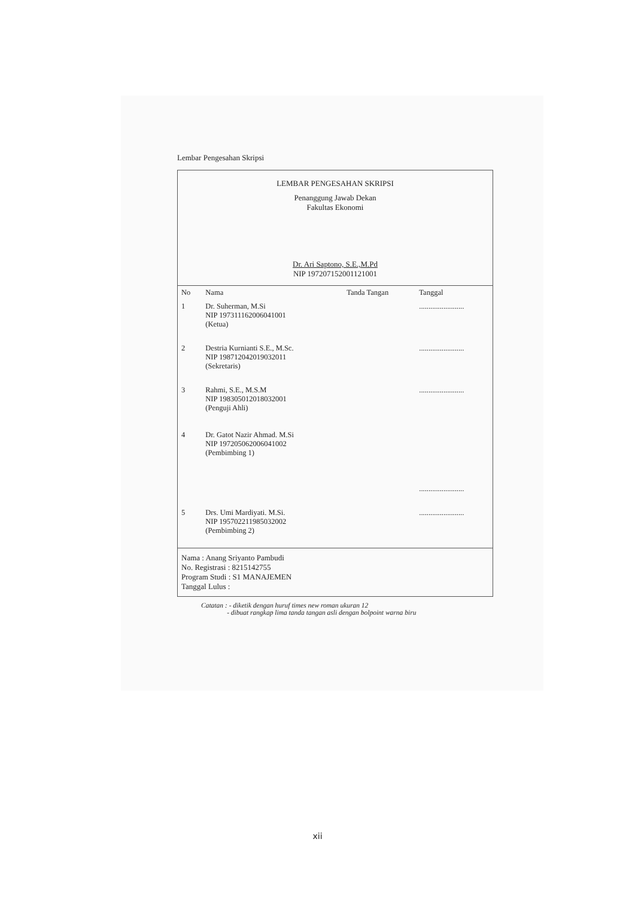Lembar Pengesahan Skripsi
LEMBAR PENGESAHAN SKRIPSI
Penanggung Jawab Dekan
Fakultas Ekonomi
Dr. Ari Saptono, S.E.,M.Pd
NIP 197207152001121001
| No | Nama | Tanda Tangan | Tanggal |
| --- | --- | --- | --- |
| 1 | Dr. Suherman, M.Si NIP 197311162006041001 (Ketua) | | ........................ |
| 2 | Destria Kurnianti S.E., M.Sc. NIP 198712042019032011 (Sekretaris) | | ........................ |
| 3 | Rahmi, S.E., M.S.M NIP 198305012018032001 (Penguji Ahli) | | ........................ |
| 4 | Dr. Gatot Nazir Ahmad. M.Si NIP 197205062006041002 (Pembimbing 1) | | ........................ |
| 5 | Drs. Umi Mardiyati. M.Si. NIP 195702211985032002 (Pembimbing 2) | | ........................ |
Nama : Anang Sriyanto Pambudi
No. Registrasi : 8215142755
Program Studi : S1 MANAJEMEN
Tanggal Lulus :
Catatan : - diketik dengan huruf times new roman ukuran 12
- dibuat rangkap lima tanda tangan asli dengan bolpoint warna biru
xii